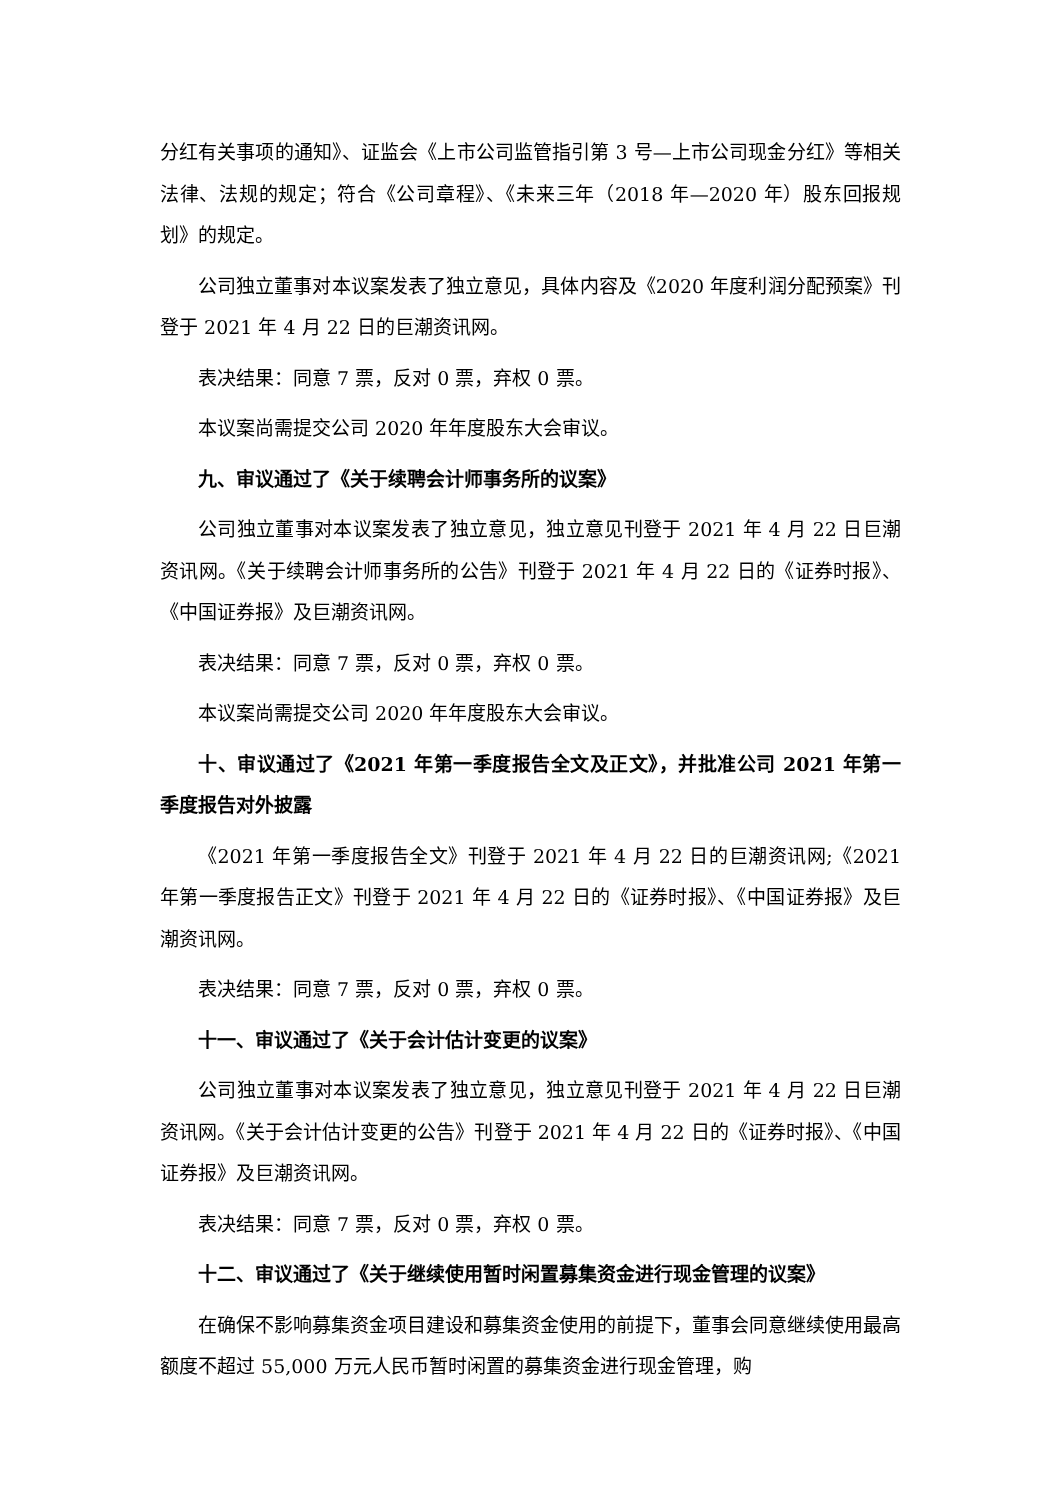分红有关事项的通知》、证监会《上市公司监管指引第 3 号—上市公司现金分红》等相关法律、法规的规定；符合《公司章程》、《未来三年（2018 年—2020 年）股东回报规划》的规定。
公司独立董事对本议案发表了独立意见，具体内容及《2020 年度利润分配预案》刊登于 2021 年 4 月 22 日的巨潮资讯网。
表决结果：同意 7 票，反对 0 票，弃权 0 票。
本议案尚需提交公司 2020 年年度股东大会审议。
九、审议通过了《关于续聘会计师事务所的议案》
公司独立董事对本议案发表了独立意见，独立意见刊登于 2021 年 4 月 22 日巨潮资讯网。《关于续聘会计师事务所的公告》刊登于 2021 年 4 月 22 日的《证券时报》、《中国证券报》及巨潮资讯网。
表决结果：同意 7 票，反对 0 票，弃权 0 票。
本议案尚需提交公司 2020 年年度股东大会审议。
十、审议通过了《2021 年第一季度报告全文及正文》，并批准公司 2021 年第一季度报告对外披露
《2021 年第一季度报告全文》刊登于 2021 年 4 月 22 日的巨潮资讯网;《2021 年第一季度报告正文》刊登于 2021 年 4 月 22 日的《证券时报》、《中国证券报》及巨潮资讯网。
表决结果：同意 7 票，反对 0 票，弃权 0 票。
十一、审议通过了《关于会计估计变更的议案》
公司独立董事对本议案发表了独立意见，独立意见刊登于 2021 年 4 月 22 日巨潮资讯网。《关于会计估计变更的公告》刊登于 2021 年 4 月 22 日的《证券时报》、《中国证券报》及巨潮资讯网。
表决结果：同意 7 票，反对 0 票，弃权 0 票。
十二、审议通过了《关于继续使用暂时闲置募集资金进行现金管理的议案》
在确保不影响募集资金项目建设和募集资金使用的前提下，董事会同意继续使用最高额度不超过 55,000 万元人民币暂时闲置的募集资金进行现金管理，购